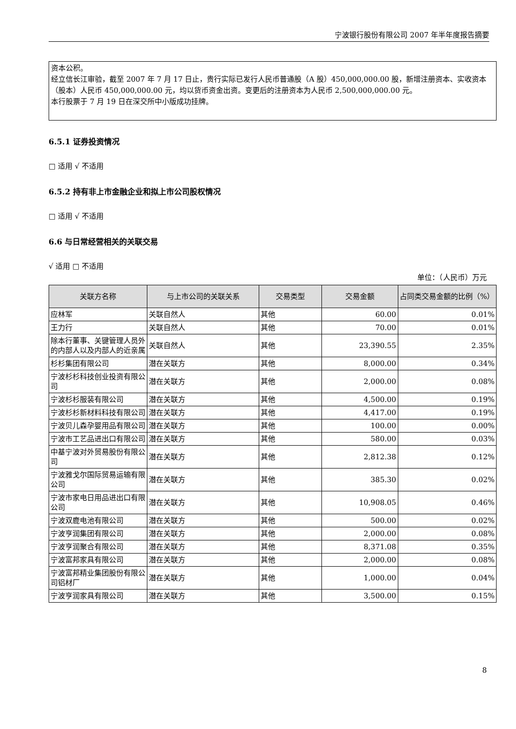宁波银行股份有限公司 2007 年半年度报告摘要
资本公积。
经立信长江审验，截至 2007 年 7 月 17 日止，贵行实际已发行人民币普通股（A 股）450,000,000.00 股，新增注册资本、实收资本（股本）人民币 450,000,000.00 元，均以货币资金出资。变更后的注册资本为人民币 2,500,000,000.00 元。
本行股票于 7 月 19 日在深交所中小版成功挂牌。
6.5.1 证券投资情况
□ 适用 √ 不适用
6.5.2 持有非上市金融企业和拟上市公司股权情况
□ 适用 √ 不适用
6.6 与日常经营相关的关联交易
√ 适用 □ 不适用
单位：（人民币）万元
| 关联方名称 | 与上市公司的关联关系 | 交易类型 | 交易金额 | 占同类交易金额的比例（%） |
| --- | --- | --- | --- | --- |
| 应林军 | 关联自然人 | 其他 | 60.00 | 0.01% |
| 王力行 | 关联自然人 | 其他 | 70.00 | 0.01% |
| 除本行董事、关键管理人员外的内部人以及内部人的近亲属 | 关联自然人 | 其他 | 23,390.55 | 2.35% |
| 杉杉集团有限公司 | 潜在关联方 | 其他 | 8,000.00 | 0.34% |
| 宁波杉杉科技创业投资有限公司 | 潜在关联方 | 其他 | 2,000.00 | 0.08% |
| 宁波杉杉服装有限公司 | 潜在关联方 | 其他 | 4,500.00 | 0.19% |
| 宁波杉杉新材料科技有限公司 | 潜在关联方 | 其他 | 4,417.00 | 0.19% |
| 宁波贝儿森孕婴用品有限公司 | 潜在关联方 | 其他 | 100.00 | 0.00% |
| 宁波市工艺品进出口有限公司 | 潜在关联方 | 其他 | 580.00 | 0.03% |
| 中基宁波对外贸易股份有限公司 | 潜在关联方 | 其他 | 2,812.38 | 0.12% |
| 宁波雅戈尔国际贸易运输有限公司 | 潜在关联方 | 其他 | 385.30 | 0.02% |
| 宁波市家电日用品进出口有限公司 | 潜在关联方 | 其他 | 10,908.05 | 0.46% |
| 宁波双鹿电池有限公司 | 潜在关联方 | 其他 | 500.00 | 0.02% |
| 宁波亨润集团有限公司 | 潜在关联方 | 其他 | 2,000.00 | 0.08% |
| 宁波亨润聚合有限公司 | 潜在关联方 | 其他 | 8,371.08 | 0.35% |
| 宁波富邦家具有限公司 | 潜在关联方 | 其他 | 2,000.00 | 0.08% |
| 宁波富邦精业集团股份有限公司铝材厂 | 潜在关联方 | 其他 | 1,000.00 | 0.04% |
| 宁波亨润家具有限公司 | 潜在关联方 | 其他 | 3,500.00 | 0.15% |
8